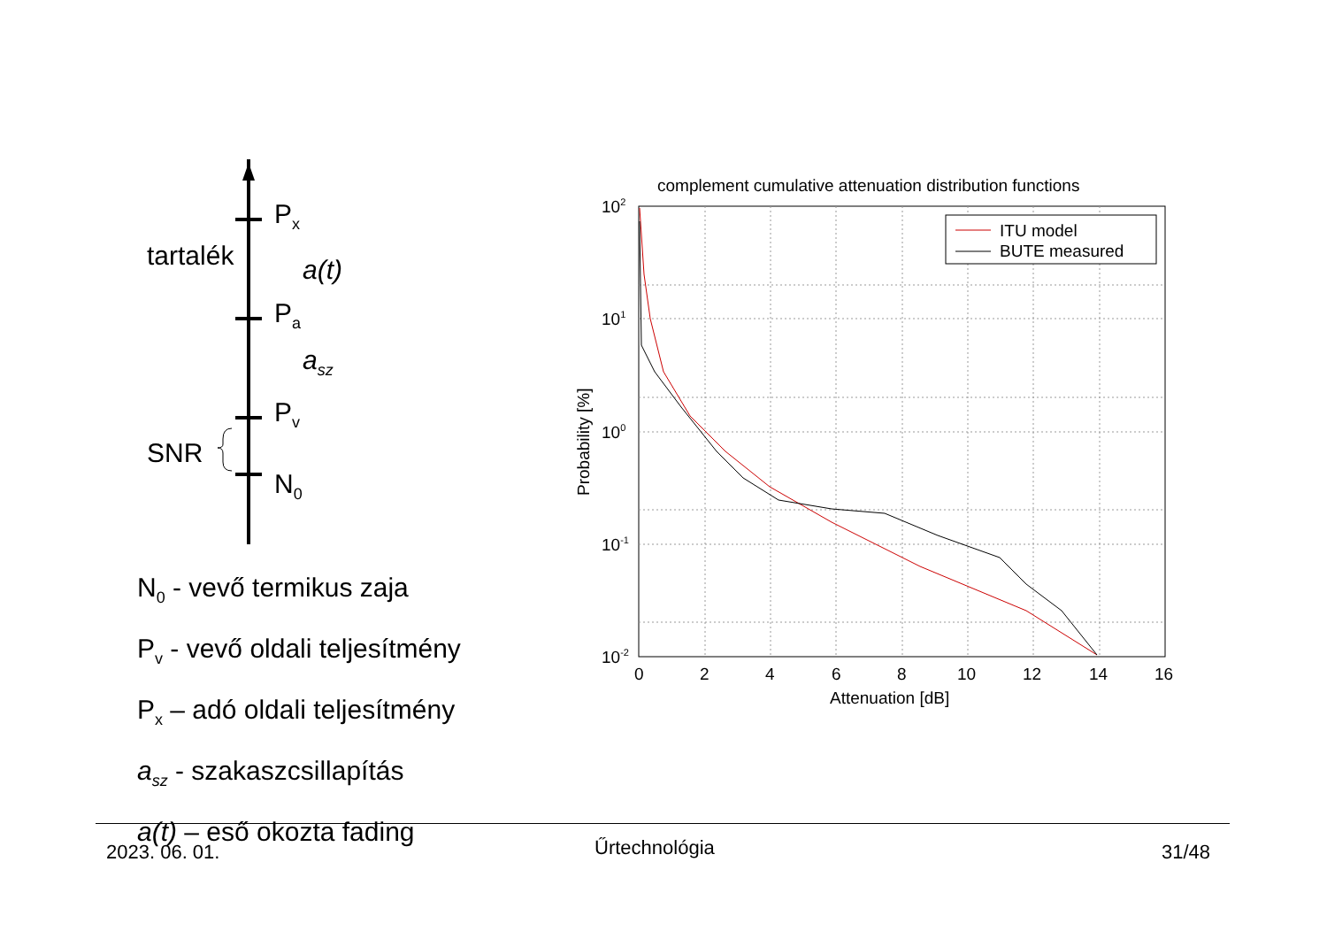P<sub>x</sub>
tartalék a(t)
P<sub>a</sub>
a<sub>sz</sub>
P<sub>v</sub>
SNR
N<sub>0</sub>
N<sub>0</sub> - vevő termikus zaja
P<sub>v</sub> - vevő oldali teljesítmény
P<sub>x</sub> – adó oldali teljesítmény
a<sub>sz</sub> - szakaszcsillapítás
a(t) – eső okozta fading
complement cumulative attenuation distribution functions
ITU model
BUTE measured
102
101
100
10-1
10-2
0
2
4
6
8
10
12
14
16
Attenuation [dB]
Probability [%]
2023. 06. 01. Űrtechnológia 31/48